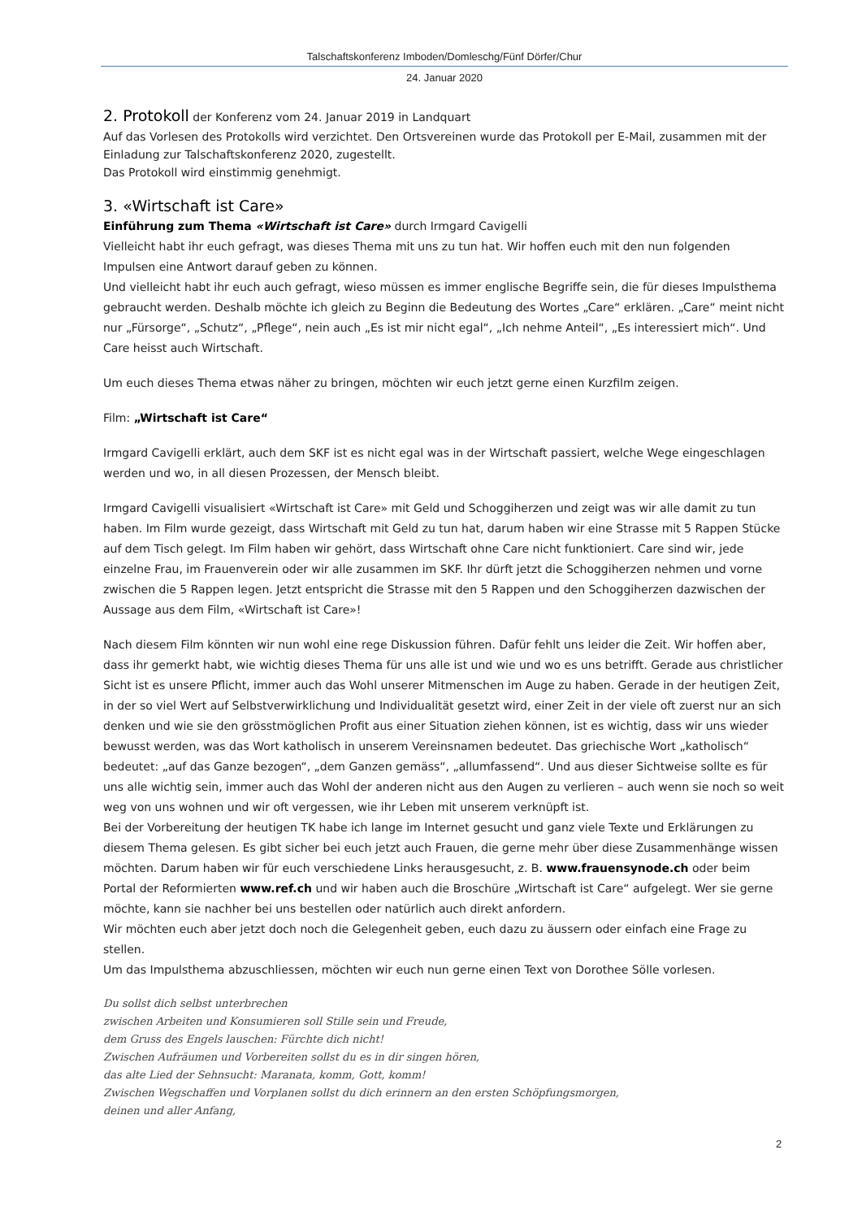Talschaftskonferenz Imboden/Domleschg/Fünf Dörfer/Chur
24. Januar 2020
2. Protokoll der Konferenz vom 24. Januar 2019 in Landquart
Auf das Vorlesen des Protokolls wird verzichtet. Den Ortsvereinen wurde das Protokoll per E-Mail, zusammen mit der Einladung zur Talschaftskonferenz 2020, zugestellt.
Das Protokoll wird einstimmig genehmigt.
3. «Wirtschaft ist Care»
Einführung zum Thema «Wirtschaft ist Care» durch Irmgard Cavigelli
Vielleicht habt ihr euch gefragt, was dieses Thema mit uns zu tun hat. Wir hoffen euch mit den nun folgenden Impulsen eine Antwort darauf geben zu können.
Und vielleicht habt ihr euch auch gefragt, wieso müssen es immer englische Begriffe sein, die für dieses Impulsthema gebraucht werden. Deshalb möchte ich gleich zu Beginn die Bedeutung des Wortes „Care“ erklären. „Care“ meint nicht nur „Fürsorge“, „Schutz“, „Pflege“, nein auch „Es ist mir nicht egal“, „Ich nehme Anteil“, „Es interessiert mich“. Und Care heisst auch Wirtschaft.
Um euch dieses Thema etwas näher zu bringen, möchten wir euch jetzt gerne einen Kurzfilm zeigen.
Film: „Wirtschaft ist Care“
Irmgard Cavigelli erklärt, auch dem SKF ist es nicht egal was in der Wirtschaft passiert, welche Wege eingeschlagen werden und wo, in all diesen Prozessen, der Mensch bleibt.
Irmgard Cavigelli visualisiert «Wirtschaft ist Care» mit Geld und Schoggiherzen und zeigt was wir alle damit zu tun haben. Im Film wurde gezeigt, dass Wirtschaft mit Geld zu tun hat, darum haben wir eine Strasse mit 5 Rappen Stücke auf dem Tisch gelegt. Im Film haben wir gehört, dass Wirtschaft ohne Care nicht funktioniert. Care sind wir, jede einzelne Frau, im Frauenverein oder wir alle zusammen im SKF. Ihr dürft jetzt die Schoggiherzen nehmen und vorne zwischen die 5 Rappen legen. Jetzt entspricht die Strasse mit den 5 Rappen und den Schoggiherzen dazwischen der Aussage aus dem Film, «Wirtschaft ist Care»!
Nach diesem Film könnten wir nun wohl eine rege Diskussion führen. Dafür fehlt uns leider die Zeit. Wir hoffen aber, dass ihr gemerkt habt, wie wichtig dieses Thema für uns alle ist und wie und wo es uns betrifft. Gerade aus christlicher Sicht ist es unsere Pflicht, immer auch das Wohl unserer Mitmenschen im Auge zu haben. Gerade in der heutigen Zeit, in der so viel Wert auf Selbstverwirklichung und Individualität gesetzt wird, einer Zeit in der viele oft zuerst nur an sich denken und wie sie den grösstmöglichen Profit aus einer Situation ziehen können, ist es wichtig, dass wir uns wieder bewusst werden, was das Wort katholisch in unserem Vereinsnamen bedeutet. Das griechische Wort „katholisch“ bedeutet: „auf das Ganze bezogen“, „dem Ganzen gemäss“, „allumfassend“. Und aus dieser Sichtweise sollte es für uns alle wichtig sein, immer auch das Wohl der anderen nicht aus den Augen zu verlieren – auch wenn sie noch so weit weg von uns wohnen und wir oft vergessen, wie ihr Leben mit unserem verknüpft ist.
Bei der Vorbereitung der heutigen TK habe ich lange im Internet gesucht und ganz viele Texte und Erklärungen zu diesem Thema gelesen. Es gibt sicher bei euch jetzt auch Frauen, die gerne mehr über diese Zusammenhänge wissen möchten. Darum haben wir für euch verschiedene Links herausgesucht, z. B. www.frauensynode.ch oder beim Portal der Reformierten www.ref.ch und wir haben auch die Broschüre „Wirtschaft ist Care“ aufgelegt. Wer sie gerne möchte, kann sie nachher bei uns bestellen oder natürlich auch direkt anfordern.
Wir möchten euch aber jetzt doch noch die Gelegenheit geben, euch dazu zu äussern oder einfach eine Frage zu stellen.
Um das Impulsthema abzuschliessen, möchten wir euch nun gerne einen Text von Dorothee Sölle vorlesen.
Du sollst dich selbst unterbrechen
zwischen Arbeiten und Konsumieren soll Stille sein und Freude,
dem Gruss des Engels lauschen: Fürchte dich nicht!
Zwischen Aufräumen und Vorbereiten sollst du es in dir singen hören,
das alte Lied der Sehnsucht: Maranata, komm, Gott, komm!
Zwischen Wegschaffen und Vorplanen sollst du dich erinnern an den ersten Schöpfungsmorgen,
deinen und aller Anfang,
2